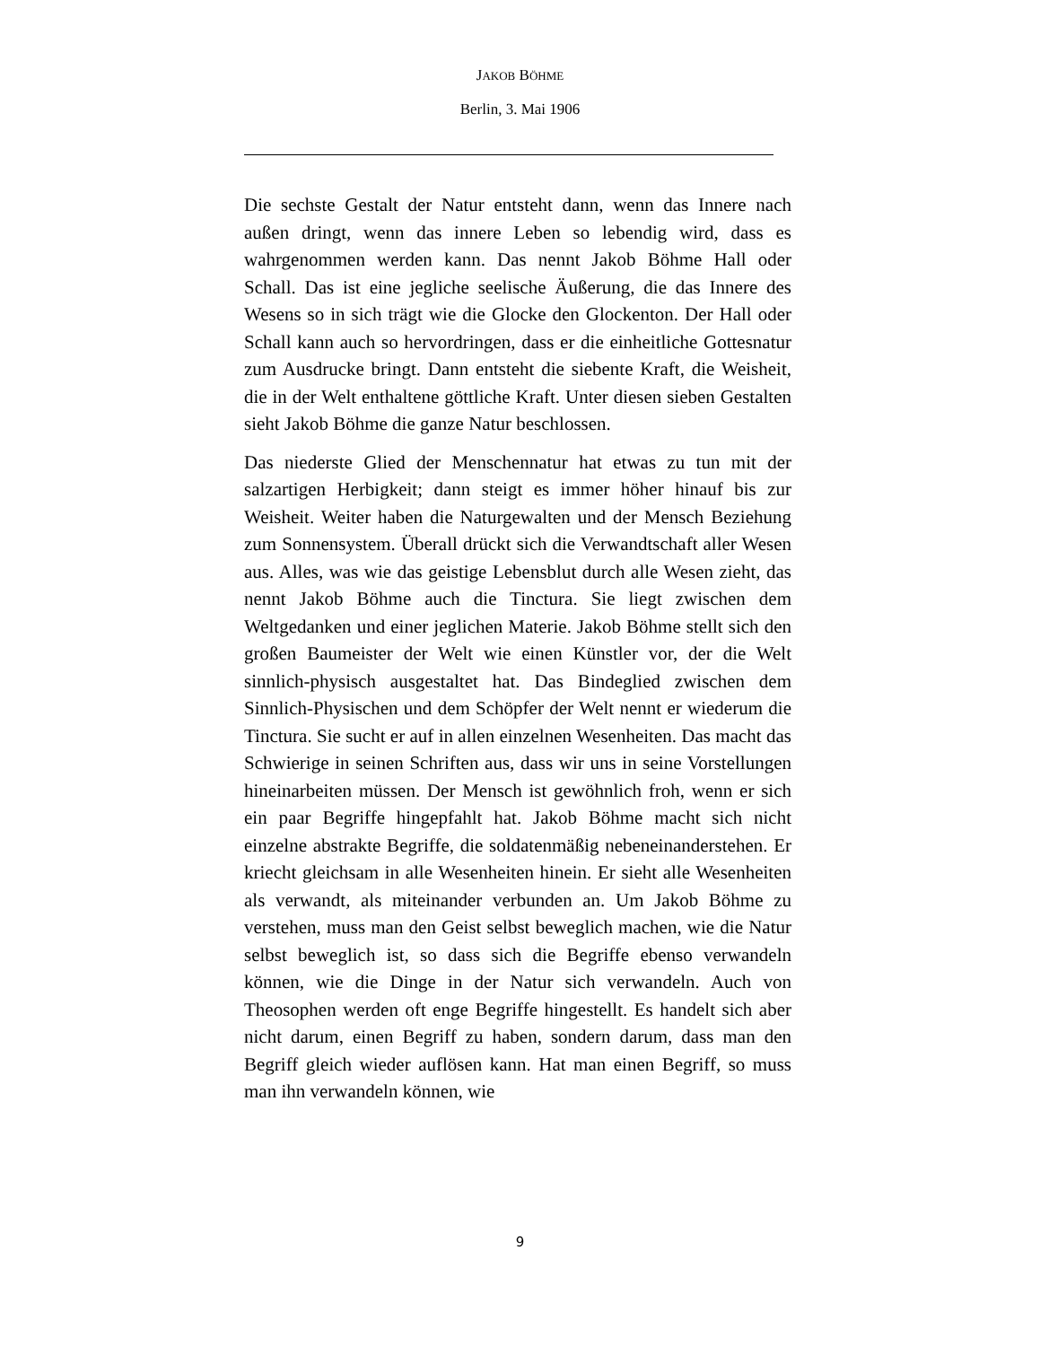JAKOB BÖHME
Berlin, 3. Mai 1906
Die sechste Gestalt der Natur entsteht dann, wenn das Innere nach außen dringt, wenn das innere Leben so lebendig wird, dass es wahrgenommen werden kann. Das nennt Jakob Böhme Hall oder Schall. Das ist eine jegliche seelische Äußerung, die das Innere des Wesens so in sich trägt wie die Glocke den Glockenton. Der Hall oder Schall kann auch so hervordringen, dass er die einheitliche Gottesnatur zum Ausdrucke bringt. Dann entsteht die siebente Kraft, die Weisheit, die in der Welt enthaltene göttliche Kraft. Unter diesen sieben Gestalten sieht Jakob Böhme die ganze Natur beschlossen.
Das niederste Glied der Menschennatur hat etwas zu tun mit der salzartigen Herbigkeit; dann steigt es immer höher hinauf bis zur Weisheit. Weiter haben die Naturgewalten und der Mensch Beziehung zum Sonnensystem. Überall drückt sich die Verwandtschaft aller Wesen aus. Alles, was wie das geistige Lebensblut durch alle Wesen zieht, das nennt Jakob Böhme auch die Tinctura. Sie liegt zwischen dem Weltgedanken und einer jeglichen Materie. Jakob Böhme stellt sich den großen Baumeister der Welt wie einen Künstler vor, der die Welt sinnlich-physisch ausgestaltet hat. Das Bindeglied zwischen dem Sinnlich-Physischen und dem Schöpfer der Welt nennt er wiederum die Tinctura. Sie sucht er auf in allen einzelnen Wesenheiten. Das macht das Schwierige in seinen Schriften aus, dass wir uns in seine Vorstellungen hineinarbeiten müssen. Der Mensch ist gewöhnlich froh, wenn er sich ein paar Begriffe hingepfahlt hat. Jakob Böhme macht sich nicht einzelne abstrakte Begriffe, die soldatenmäßig nebeneinanderstehen. Er kriecht gleichsam in alle Wesenheiten hinein. Er sieht alle Wesenheiten als verwandt, als miteinander verbunden an. Um Jakob Böhme zu verstehen, muss man den Geist selbst beweglich machen, wie die Natur selbst beweglich ist, so dass sich die Begriffe ebenso verwandeln können, wie die Dinge in der Natur sich verwandeln. Auch von Theosophen werden oft enge Begriffe hingestellt. Es handelt sich aber nicht darum, einen Begriff zu haben, sondern darum, dass man den Begriff gleich wieder auflösen kann. Hat man einen Begriff, so muss man ihn verwandeln können, wie
9